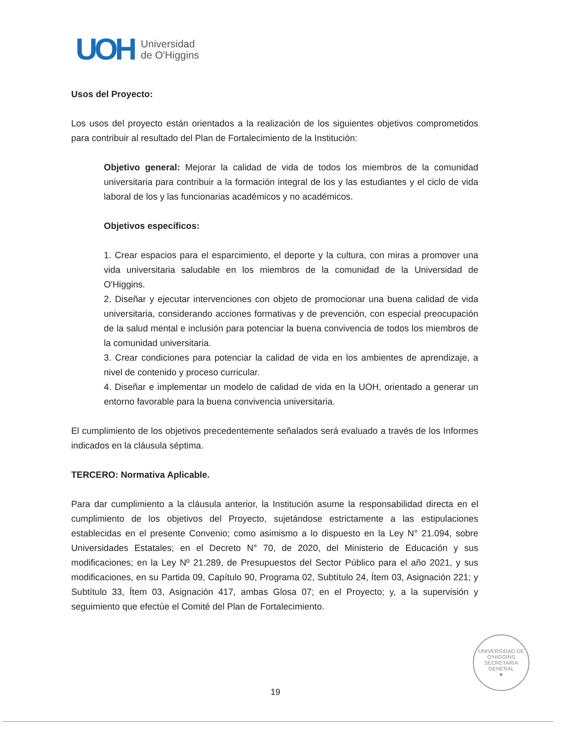UOH
Universidad
de O'Higgins
Usos del Proyecto:
Los usos del proyecto están orientados a la realización de los siguientes objetivos comprometidos para contribuir al resultado del Plan de Fortalecimiento de la Institución:
Objetivo general: Mejorar la calidad de vida de todos los miembros de la comunidad universitaria para contribuir a la formación integral de los y las estudiantes y el ciclo de vida laboral de los y las funcionarias académicos y no académicos.
Objetivos específicos:
1. Crear espacios para el esparcimiento, el deporte y la cultura, con miras a promover una vida universitaria saludable en los miembros de la comunidad de la Universidad de O'Higgins.
2. Diseñar y ejecutar intervenciones con objeto de promocionar una buena calidad de vida universitaria, considerando acciones formativas y de prevención, con especial preocupación de la salud mental e inclusión para potenciar la buena convivencia de todos los miembros de la comunidad universitaria.
3. Crear condiciones para potenciar la calidad de vida en los ambientes de aprendizaje, a nivel de contenido y proceso curricular.
4. Diseñar e implementar un modelo de calidad de vida en la UOH, orientado a generar un entorno favorable para la buena convivencia universitaria.
El cumplimiento de los objetivos precedentemente señalados será evaluado a través de los Informes indicados en la cláusula séptima.
TERCERO: Normativa Aplicable.
Para dar cumplimiento a la cláusula anterior, la Institución asume la responsabilidad directa en el cumplimiento de los objetivos del Proyecto, sujetándose estrictamente a las estipulaciones establecidas en el presente Convenio; como asimismo a lo dispuesto en la Ley N° 21.094, sobre Universidades Estatales; en el Decreto N° 70, de 2020, del Ministerio de Educación y sus modificaciones; en la Ley Nº 21.289, de Presupuestos del Sector Público para el año 2021, y sus modificaciones, en su Partida 09, Capítulo 90, Programa 02, Subtítulo 24, Ítem 03, Asignación 221; y Subtítulo 33, Ítem 03, Asignación 417, ambas Glosa 07; en el Proyecto; y, a la supervisión y seguimiento que efectúe el Comité del Plan de Fortalecimiento.
UNIVERSIDAD DE O'HIGGINS
SECRETARIA GENERAL
★
19